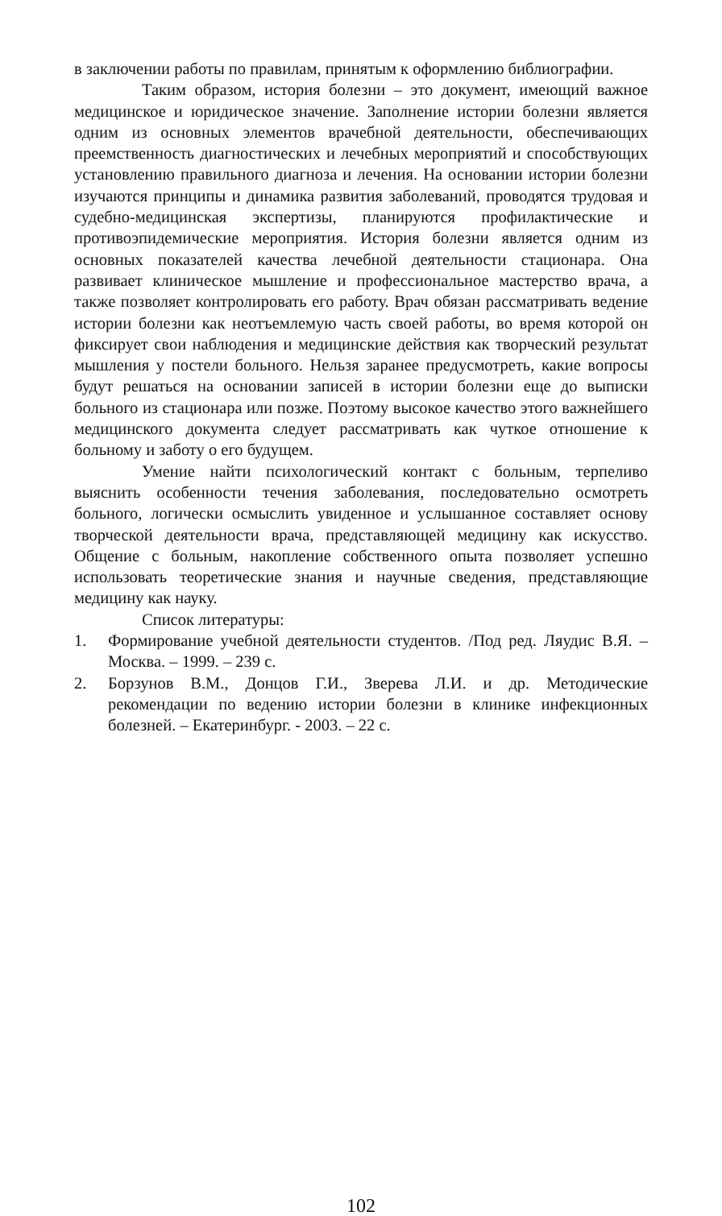в заключении работы по правилам, принятым к оформлению библиографии.
Таким образом, история болезни – это документ, имеющий важное медицинское и юридическое значение. Заполнение истории болезни является одним из основных элементов врачебной деятельности, обеспечивающих преемственность диагностических и лечебных мероприятий и способствующих установлению правильного диагноза и лечения. На основании истории болезни изучаются принципы и динамика развития заболеваний, проводятся трудовая и судебно-медицинская экспертизы, планируются профилактические и противоэпидемические мероприятия. История болезни является одним из основных показателей качества лечебной деятельности стационара. Она развивает клиническое мышление и профессиональное мастерство врача, а также позволяет контролировать его работу. Врач обязан рассматривать ведение истории болезни как неотъемлемую часть своей работы, во время которой он фиксирует свои наблюдения и медицинские действия как творческий результат мышления у постели больного. Нельзя заранее предусмотреть, какие вопросы будут решаться на основании записей в истории болезни еще до выписки больного из стационара или позже. Поэтому высокое качество этого важнейшего медицинского документа следует рассматривать как чуткое отношение к больному и заботу о его будущем.
Умение найти психологический контакт с больным, терпеливо выяснить особенности течения заболевания, последовательно осмотреть больного, логически осмыслить увиденное и услышанное составляет основу творческой деятельности врача, представляющей медицину как искусство. Общение с больным, накопление собственного опыта позволяет успешно использовать теоретические знания и научные сведения, представляющие медицину как науку.
Список литературы:
1. Формирование учебной деятельности студентов. /Под ред. Ляудис В.Я. – Москва. – 1999. – 239 с.
2. Борзунов В.М., Донцов Г.И., Зверева Л.И. и др. Методические рекомендации по ведению истории болезни в клинике инфекционных болезней. – Екатеринбург. - 2003. – 22 с.
102